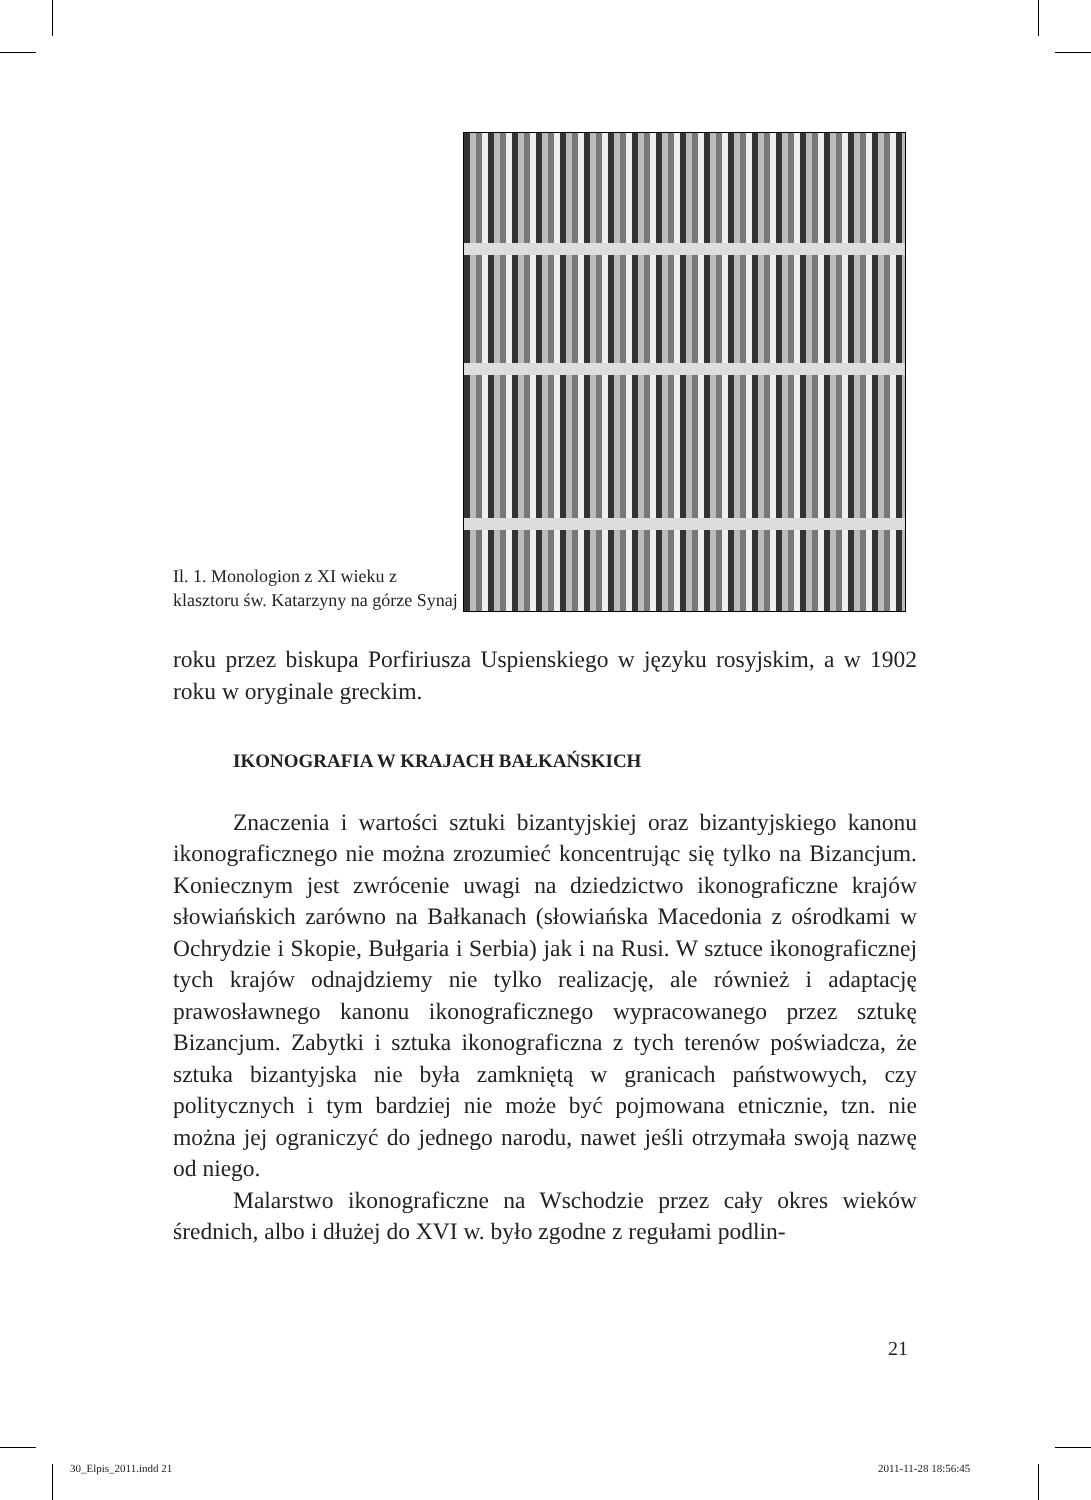Il. 1. Monologion z XI wieku z klasztoru św. Katarzyny na górze Synaj
roku przez biskupa Porfiriusza Uspienskiego w języku rosyjskim, a w 1902 roku w oryginale greckim.
IKONOGRAFIA W KRAJACH BAŁKAŃSKICH
Znaczenia i wartości sztuki bizantyjskiej oraz bizantyjskiego kanonu ikonograficznego nie można zrozumieć koncentrując się tylko na Bizancjum. Koniecznym jest zwrócenie uwagi na dziedzictwo ikonograficzne krajów słowiańskich zarówno na Bałkanach (słowiańska Macedonia z ośrodkami w Ochrydzie i Skopie, Bułgaria i Serbia) jak i na Rusi. W sztuce ikonograficznej tych krajów odnajdziemy nie tylko realizację, ale również i adaptację prawosławnego kanonu ikonograficznego wypracowanego przez sztukę Bizancjum. Zabytki i sztuka ikonograficzna z tych terenów poświadcza, że sztuka bizantyjska nie była zamkniętą w granicach państwowych, czy politycznych i tym bardziej nie może być pojmowana etnicznie, tzn. nie można jej ograniczyć do jednego narodu, nawet jeśli otrzymała swoją nazwę od niego.
Malarstwo ikonograficzne na Wschodzie przez cały okres wieków średnich, albo i dłużej do XVI w. było zgodne z regułami podlin-
21
30_Elpis_2011.indd 21 2011-11-28 18:56:45